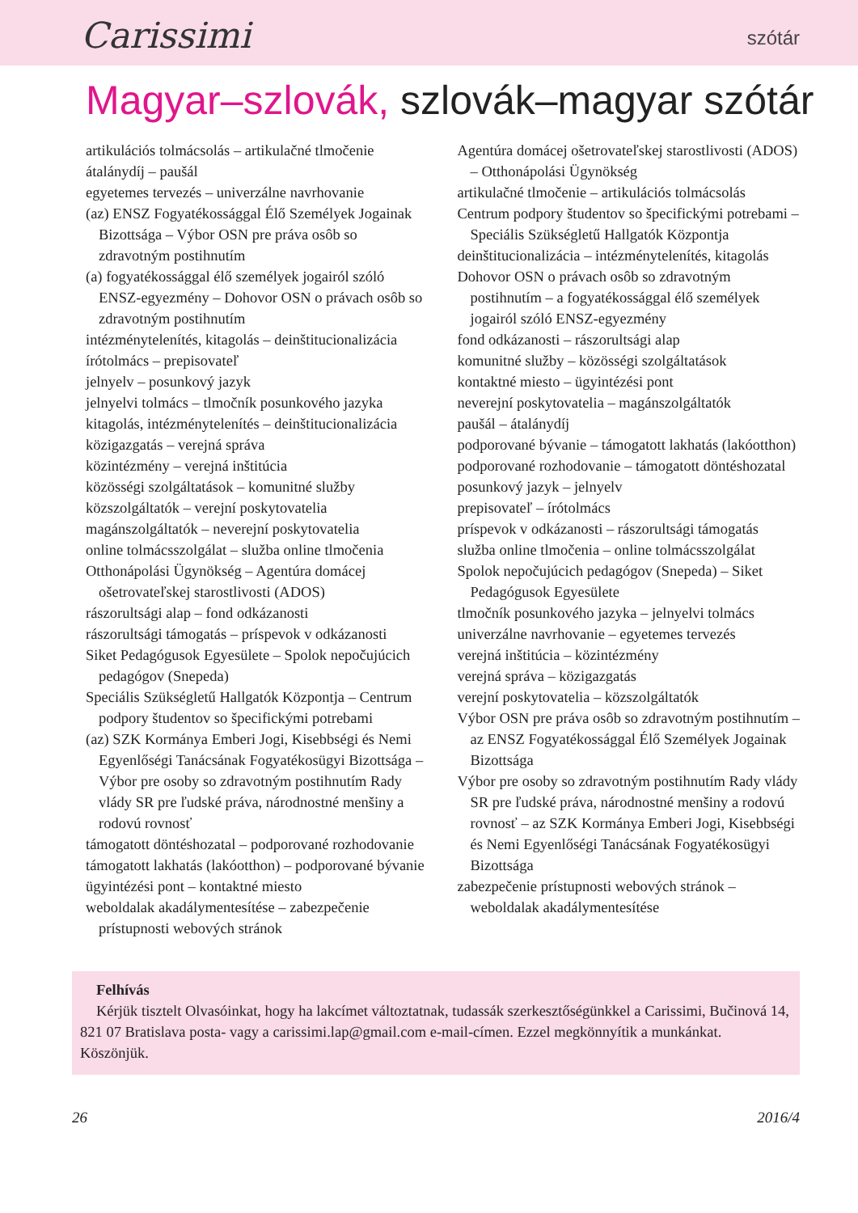Carissimi
szótár
Magyar–szlovák, szlovák–magyar szótár
artikulációs tolmácsolás – artikulačné tlmočenie
átalánydíj – paušál
egyetemes tervezés – univerzálne navrhovanie
(az) ENSZ Fogyatékossággal Élő Személyek Jogainak Bizottsága – Výbor OSN pre práva osôb so zdravotným postihnutím
(a) fogyatékossággal élő személyek jogairól szóló ENSZ-egyezmény – Dohovor OSN o právach osôb so zdravotným postihnutím
intézménytelenítés, kitagolás – deinštitucionalizácia
írótolmács – prepisovateľ
jelnyelv – posunkový jazyk
jelnyelvi tolmács – tlmočník posunkového jazyka
kitagolás, intézménytelenítés – deinštitucionalizácia
közigazgatás – verejná správa
közintézmény – verejná inštitúcia
közösségi szolgáltatások – komunitné služby
közszolgáltatók – verejní poskytovatelia
magánszolgáltatók – neverejní poskytovatelia
online tolmácsszolgálat – služba online tlmočenia
Otthonápolási Ügynökség – Agentúra domácej ošetrovateľskej starostlivosti (ADOS)
rászorultsági alap – fond odkázanosti
rászorultsági támogatás – príspevok v odkázanosti
Siket Pedagógusok Egyesülete – Spolok nepočujúcich pedagógov (Snepeda)
Speciális Szükségletű Hallgatók Központja – Centrum podpory študentov so špecifickými potrebami
(az) SZK Kormánya Emberi Jogi, Kisebbségi és Nemi Egyenlőségi Tanácsának Fogyatékosügyi Bizottsága – Výbor pre osoby so zdravotným postihnutím Rady vlády SR pre ľudské práva, národnostné menšiny a rodovú rovnosť
támogatott döntéshozatal – podporované rozhodovanie
támogatott lakhatás (lakóotthon) – podporované bývanie
ügyintézési pont – kontaktné miesto
weboldalak akadálymentesítése – zabezpečenie prístupnosti webových stránok
Agentúra domácej ošetrovateľskej starostlivosti (ADOS) – Otthonápolási Ügynökség
artikulačné tlmočenie – artikulációs tolmácsolás
Centrum podpory študentov so špecifickými potrebami – Speciális Szükségletű Hallgatók Központja
deinštitucionalizácia – intézménytelenítés, kitagolás
Dohovor OSN o právach osôb so zdravotným postihnutím – a fogyatékossággal élő személyek jogairól szóló ENSZ-egyezmény
fond odkázanosti – rászorultsági alap
komunitné služby – közösségi szolgáltatások
kontaktné miesto – ügyintézési pont
neverejní poskytovatelia – magánszolgáltatók
paušál – átalánydíj
podporované bývanie – támogatott lakhatás (lakóotthon)
podporované rozhodovanie – támogatott döntéshozatal
posunkový jazyk – jelnyelv
prepisovateľ – írótolmács
príspevok v odkázanosti – rászorultsági támogatás
služba online tlmočenia – online tolmácsszolgálat
Spolok nepočujúcich pedagógov (Snepeda) – Siket Pedagógusok Egyesülete
tlmočník posunkového jazyka – jelnyelvi tolmács
univerzálne navrhovanie – egyetemes tervezés
verejná inštitúcia – közintézmény
verejná správa – közigazgatás
verejní poskytovatelia – közszolgáltatók
Výbor OSN pre práva osôb so zdravotným postihnutím – az ENSZ Fogyatékossággal Élő Személyek Jogainak Bizottsága
Výbor pre osoby so zdravotným postihnutím Rady vlády SR pre ľudské práva, národnostné menšiny a rodovú rovnosť – az SZK Kormánya Emberi Jogi, Kisebbségi és Nemi Egyenlőségi Tanácsának Fogyatékosügyi Bizottsága
zabezpečenie prístupnosti webových stránok – weboldalak akadálymentesítése
Felhívás
Kérjük tisztelt Olvasóinkat, hogy ha lakcímet változtatnak, tudassák szerkesztőségünkkel a Carissimi, Bučinová 14, 821 07 Bratislava posta- vagy a carissimi.lap@gmail.com e-mail-címen. Ezzel megkönnyítik a munkánkat. Köszönjük.
26 2016/4